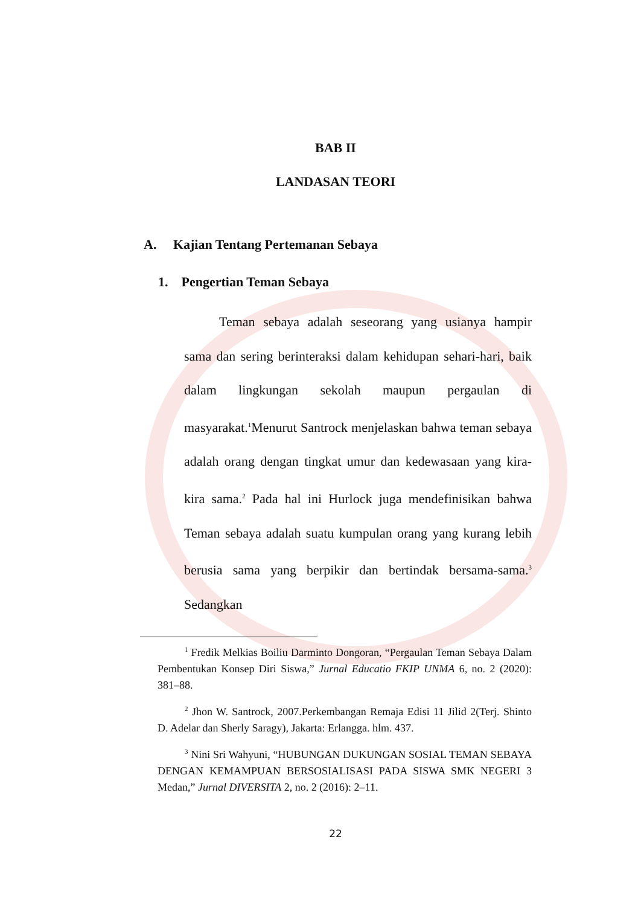BAB II
LANDASAN TEORI
A. Kajian Tentang Pertemanan Sebaya
1. Pengertian Teman Sebaya
Teman sebaya adalah seseorang yang usianya hampir sama dan sering berinteraksi dalam kehidupan sehari-hari, baik dalam lingkungan sekolah maupun pergaulan di masyarakat.<sup>1</sup>Menurut Santrock menjelaskan bahwa teman sebaya adalah orang dengan tingkat umur dan kedewasaan yang kira-kira sama.<sup>2</sup> Pada hal ini Hurlock juga mendefinisikan bahwa Teman sebaya adalah suatu kumpulan orang yang kurang lebih berusia sama yang berpikir dan bertindak bersama-sama.<sup>3</sup> Sedangkan
<sup>1</sup> Fredik Melkias Boiliu Darminto Dongoran, “Pergaulan Teman Sebaya Dalam Pembentukan Konsep Diri Siswa,” Jurnal Educatio FKIP UNMA 6, no. 2 (2020): 381–88.
<sup>2</sup> Jhon W. Santrock, 2007.Perkembangan Remaja Edisi 11 Jilid 2(Terj. Shinto D. Adelar dan Sherly Saragy), Jakarta: Erlangga. hlm. 437.
<sup>3</sup> Nini Sri Wahyuni, “HUBUNGAN DUKUNGAN SOSIAL TEMAN SEBAYA DENGAN KEMAMPUAN BERSOSIALISASI PADA SISWA SMK NEGERI 3 Medan,” Jurnal DIVERSITA 2, no. 2 (2016): 2–11.
22